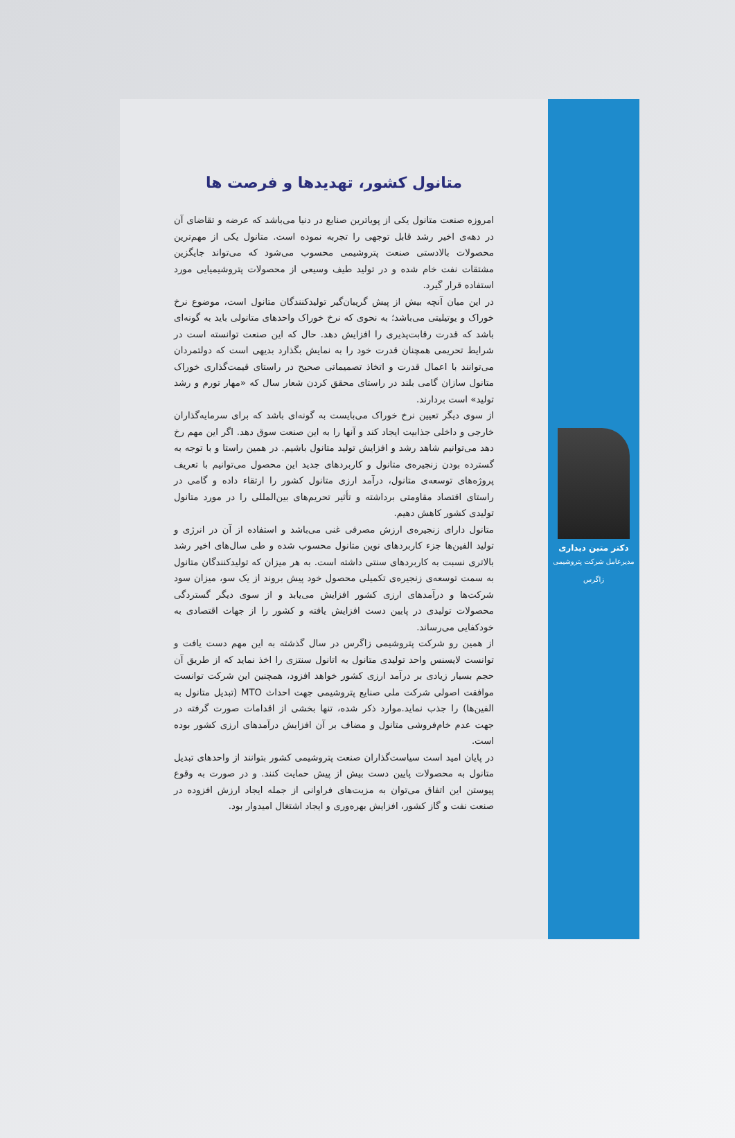دکتر متین دیداری
مدیرعامل شرکت پتروشیمی
زاگرس
متانول کشور، تهدیدها و فرصت ها
امروزه صنعت متانول یکی از پویاترین صنایع در دنیا می‌باشد که عرضه و تقاضای آن در دهه‌ی اخیر رشد قابل توجهی را تجربه نموده است. متانول یکی از مهم‌ترین محصولات بالادستی صنعت پتروشیمی محسوب می‌شود که می‌تواند جایگزین مشتقات نفت خام شده و در تولید طیف وسیعی از محصولات پتروشیمیایی مورد استفاده قرار گیرد.
در این میان آنچه بیش از پیش گریبان‌گیر تولیدکنندگان متانول است، موضوع نرخ خوراک و یوتیلیتی می‌باشد؛ به نحوی که نرخ خوراک واحدهای متانولی باید به گونه‌ای باشد که قدرت رقابت‌پذیری را افزایش دهد. حال که این صنعت توانسته است در شرایط تحریمی همچنان قدرت خود را به نمایش بگذارد بدیهی است که دولتمردان می‌توانند با اعمال قدرت و اتخاذ تصمیماتی صحیح در راستای قیمت‌گذاری خوراک متانول سازان گامی بلند در راستای محقق کردن شعار سال که «مهار تورم و رشد تولید» است بردارند.
از سوی دیگر تعیین نرخ خوراک می‌بایست به گونه‌ای باشد که برای سرمایه‌گذاران خارجی و داخلی جذابیت ایجاد کند و آنها را به این صنعت سوق دهد. اگر این مهم رخ دهد می‌توانیم شاهد رشد و افزایش تولید متانول باشیم. در همین راستا و با توجه به گسترده بودن زنجیره‌ی متانول و کاربردهای جدید این محصول می‌توانیم با تعریف پروژه‌های توسعه‌ی متانول، درآمد ارزی متانول کشور را ارتقاء داده و گامی در راستای اقتصاد مقاومتی برداشته و تأثیر تحریم‌های بین‌المللی را در مورد متانول تولیدی کشور کاهش دهیم.
متانول دارای زنجیره‌ی ارزش مصرفی غنی می‌باشد و استفاده از آن در انرژی و تولید الفین‌ها جزء کاربردهای نوین متانول محسوب شده و طی سال‌های اخیر رشد بالاتری نسبت به کاربردهای سنتی داشته است. به هر میزان که تولیدکنندگان متانول به سمت توسعه‌ی زنجیره‌ی تکمیلی محصول خود پیش بروند از یک سو، میزان سود شرکت‌ها و درآمدهای ارزی کشور افزایش می‌یابد و از سوی دیگر گستردگی محصولات تولیدی در پایین دست افزایش یافته و کشور را از جهات اقتصادی به خودکفایی می‌رساند.
از همین رو شرکت پتروشیمی زاگرس در سال گذشته به این مهم دست یافت و توانست لایسنس واحد تولیدی متانول به اتانول سنتزی را اخذ نماید که از طریق آن حجم بسیار زیادی بر درآمد ارزی کشور خواهد افزود، همچنین این شرکت توانست موافقت اصولی شرکت ملی صنایع پتروشیمی جهت احداث MTO (تبدیل متانول به الفین‌ها) را جذب نماید.موارد ذکر شده، تنها بخشی از اقدامات صورت گرفته در جهت عدم خام‌فروشی متانول و مضاف بر آن افزایش درآمدهای ارزی کشور بوده است.
در پایان امید است سیاست‌گذاران صنعت پتروشیمی کشور بتوانند از واحدهای تبدیل متانول به محصولات پایین دست بیش از پیش حمایت کنند. و در صورت به وقوع پیوستن این اتفاق می‌توان به مزیت‌های فراوانی از جمله ایجاد ارزش افزوده در صنعت نفت و گاز کشور، افزایش بهره‌وری و ایجاد اشتغال امیدوار بود.